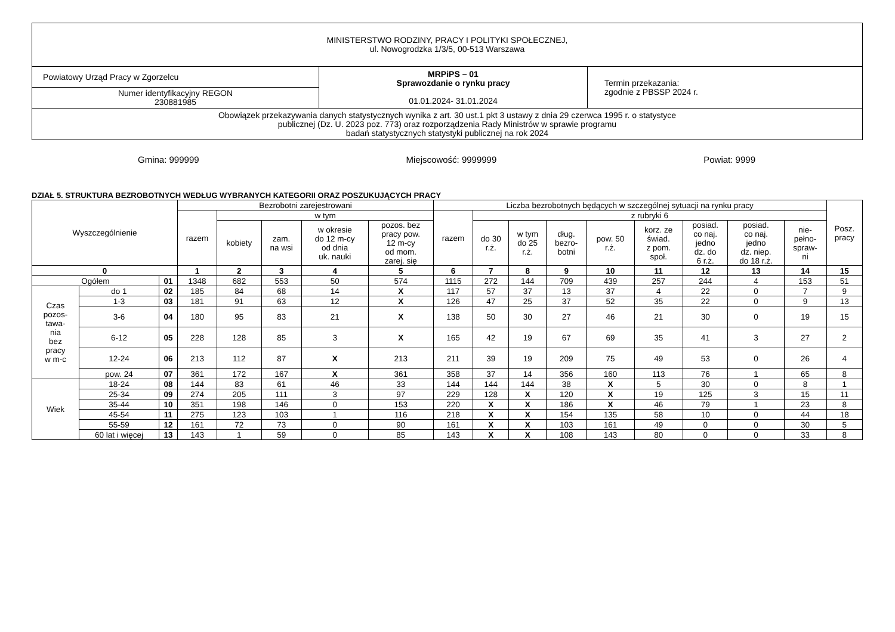| MINISTERSTWO RODZINY, PRACY I POLITYKI SPOŁECZNEJ, ul. Nowogrodzka 1/3/5, 00-513 Warszawa | | |
| Powiatowy Urząd Pracy w Zgorzelcu | MRPiPS – 01 Sprawozdanie o rynku pracy 01.01.2024- 31.01.2024 | Termin przekazania: zgodnie z PBSSP 2024 r. |
| Numer identyfikacyjny REGON 230881985 | | |
| Obowiązek przekazywania danych statystycznych wynika z art. 30 ust.1 pkt 3 ustawy z dnia 29 czerwca 1995 r. o statystyce publicznej (Dz. U. 2023 poz. 773) oraz rozporządzenia Rady Ministrów w sprawie programu badań statystycznych statystyki publicznej na rok 2024 | | |
Gmina: 999999 Miejscowość: 9999999 Powiat: 9999
DZIAŁ 5. STRUKTURA BEZROBOTNYCH WEDŁUG WYBRANYCH KATEGORII ORAZ POSZUKUJĄCYCH PRACY
| Wyszczególnienie | | | Bezrobotni zarejestrowani | | | | | Liczba bezrobotnych będących w szczególnej sytuacji na rynku pracy | | | | | | | | | Posz. pracy |
| --- | --- | --- | --- | --- | --- | --- | --- | --- | --- | --- | --- | --- | --- | --- | --- | --- | --- |
| | | | razem | w tym | | | | razem | z rubryki 6 | | | | | | | | |
| | | | | kobiety | zam. na wsi | w okresie do 12 m-cy od dnia uk. nauki | pozos. bez pracy pow. 12 m-cy od mom. zarej. się | | do 30 r.ż. | w tym do 25 r.ż. | dług. bezro- botni | pow. 50 r.ż. | korz. ze świad. z pom. społ. | posiad. co naj. jedno dz. do 6 r.ż. | posiad. co naj. jedno dz. niep. do 18 r.ż. | nie- pełno- spraw- ni | |
| 0 | | | 1 | 2 | 3 | 4 | 5 | 6 | 7 | 8 | 9 | 10 | 11 | 12 | 13 | 14 | 15 |
| Ogółem | | 01 | 1348 | 682 | 553 | 50 | 574 | 1115 | 272 | 144 | 709 | 439 | 257 | 244 | 4 | 153 | 51 |
| Czas pozos- tawa- nia bez pracy w m-c | do 1 | 02 | 185 | 84 | 68 | 14 | X | 117 | 57 | 37 | 13 | 37 | 4 | 22 | 0 | 7 | 9 |
| | 1-3 | 03 | 181 | 91 | 63 | 12 | X | 126 | 47 | 25 | 37 | 52 | 35 | 22 | 0 | 9 | 13 |
| | 3-6 | 04 | 180 | 95 | 83 | 21 | X | 138 | 50 | 30 | 27 | 46 | 21 | 30 | 0 | 19 | 15 |
| | 6-12 | 05 | 228 | 128 | 85 | 3 | X | 165 | 42 | 19 | 67 | 69 | 35 | 41 | 3 | 27 | 2 |
| | 12-24 | 06 | 213 | 112 | 87 | X | 213 | 211 | 39 | 19 | 209 | 75 | 49 | 53 | 0 | 26 | 4 |
| | pow. 24 | 07 | 361 | 172 | 167 | X | 361 | 358 | 37 | 14 | 356 | 160 | 113 | 76 | 1 | 65 | 8 |
| Wiek | 18-24 | 08 | 144 | 83 | 61 | 46 | 33 | 144 | 144 | 144 | 38 | X | 5 | 30 | 0 | 8 | 1 |
| | 25-34 | 09 | 274 | 205 | 111 | 3 | 97 | 229 | 128 | X | 120 | X | 19 | 125 | 3 | 15 | 11 |
| | 35-44 | 10 | 351 | 198 | 146 | 0 | 153 | 220 | X | X | 186 | X | 46 | 79 | 1 | 23 | 8 |
| | 45-54 | 11 | 275 | 123 | 103 | 1 | 116 | 218 | X | X | 154 | 135 | 58 | 10 | 0 | 44 | 18 |
| | 55-59 | 12 | 161 | 72 | 73 | 0 | 90 | 161 | X | X | 103 | 161 | 49 | 0 | 0 | 30 | 5 |
| | 60 lat i więcej | 13 | 143 | 1 | 59 | 0 | 85 | 143 | X | X | 108 | 143 | 80 | 0 | 0 | 33 | 8 |